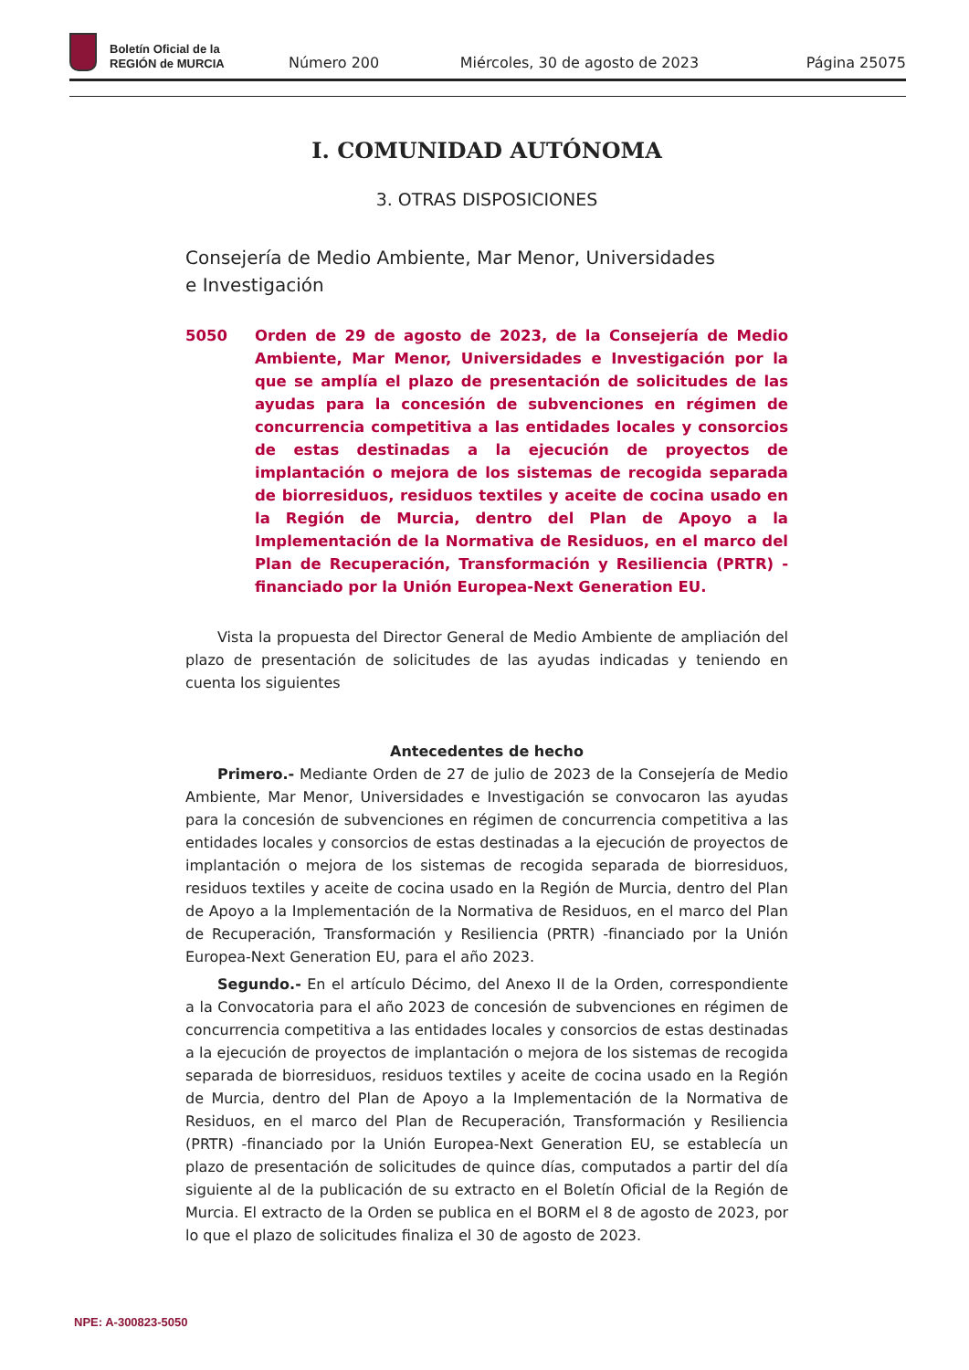Boletín Oficial de la
REGIÓN de MURCIA
Número 200 Miércoles, 30 de agosto de 2023 Página 25075
I. COMUNIDAD AUTÓNOMA
3. OTRAS DISPOSICIONES
Consejería de Medio Ambiente, Mar Menor, Universidades
e Investigación
5050 Orden de 29 de agosto de 2023, de la Consejería de Medio Ambiente, Mar Menor, Universidades e Investigación por la que se amplía el plazo de presentación de solicitudes de las ayudas para la concesión de subvenciones en régimen de concurrencia competitiva a las entidades locales y consorcios de estas destinadas a la ejecución de proyectos de implantación o mejora de los sistemas de recogida separada de biorresiduos, residuos textiles y aceite de cocina usado en la Región de Murcia, dentro del Plan de Apoyo a la Implementación de la Normativa de Residuos, en el marco del Plan de Recuperación, Transformación y Resiliencia (PRTR) -financiado por la Unión Europea-Next Generation EU.
Vista la propuesta del Director General de Medio Ambiente de ampliación del plazo de presentación de solicitudes de las ayudas indicadas y teniendo en cuenta los siguientes
Antecedentes de hecho
Primero.- Mediante Orden de 27 de julio de 2023 de la Consejería de Medio Ambiente, Mar Menor, Universidades e Investigación se convocaron las ayudas para la concesión de subvenciones en régimen de concurrencia competitiva a las entidades locales y consorcios de estas destinadas a la ejecución de proyectos de implantación o mejora de los sistemas de recogida separada de biorresiduos, residuos textiles y aceite de cocina usado en la Región de Murcia, dentro del Plan de Apoyo a la Implementación de la Normativa de Residuos, en el marco del Plan de Recuperación, Transformación y Resiliencia (PRTR) -financiado por la Unión Europea-Next Generation EU, para el año 2023.
Segundo.- En el artículo Décimo, del Anexo II de la Orden, correspondiente a la Convocatoria para el año 2023 de concesión de subvenciones en régimen de concurrencia competitiva a las entidades locales y consorcios de estas destinadas a la ejecución de proyectos de implantación o mejora de los sistemas de recogida separada de biorresiduos, residuos textiles y aceite de cocina usado en la Región de Murcia, dentro del Plan de Apoyo a la Implementación de la Normativa de Residuos, en el marco del Plan de Recuperación, Transformación y Resiliencia (PRTR) -financiado por la Unión Europea-Next Generation EU, se establecía un plazo de presentación de solicitudes de quince días, computados a partir del día siguiente al de la publicación de su extracto en el Boletín Oficial de la Región de Murcia. El extracto de la Orden se publica en el BORM el 8 de agosto de 2023, por lo que el plazo de solicitudes finaliza el 30 de agosto de 2023.
NPE: A-300823-5050